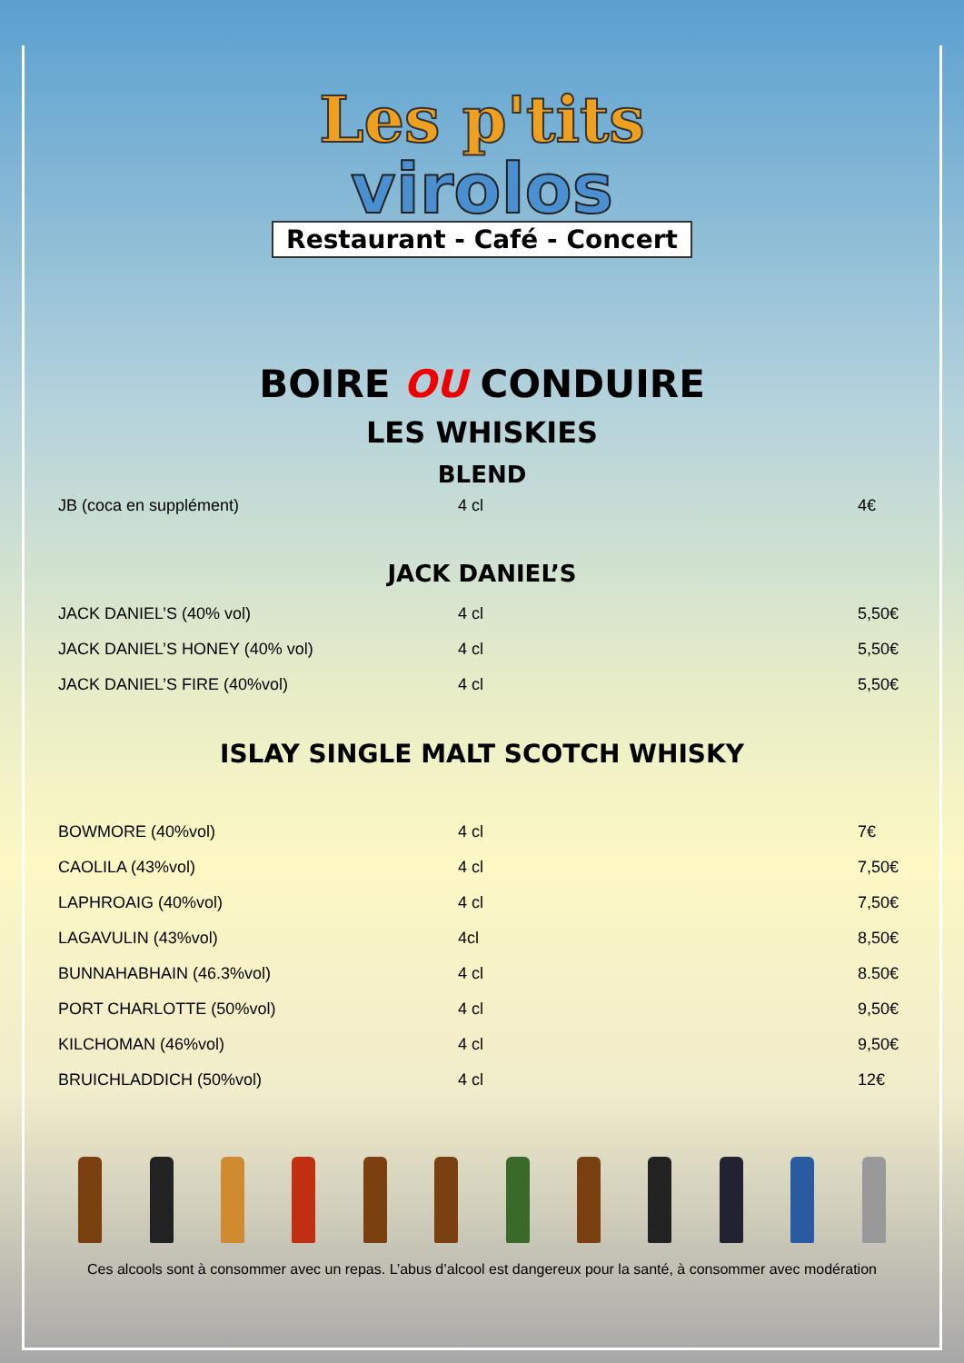Les p'tits
virolos
Restaurant - Café - Concert
BOIRE OU CONDUIRE
LES WHISKIES
BLEND
| JB (coca en supplément) | 4 cl | 4€ |
JACK DANIEL’S
| JACK DANIEL’S (40% vol) | 4 cl | 5,50€ |
| JACK DANIEL’S HONEY (40% vol) | 4 cl | 5,50€ |
| JACK DANIEL’S FIRE (40%vol) | 4 cl | 5,50€ |
ISLAY SINGLE MALT SCOTCH WHISKY
| BOWMORE (40%vol) | 4 cl | 7€ |
| CAOLILA (43%vol) | 4 cl | 7,50€ |
| LAPHROAIG (40%vol) | 4 cl | 7,50€ |
| LAGAVULIN (43%vol) | 4cl | 8,50€ |
| BUNNAHABHAIN (46.3%vol) | 4 cl | 8.50€ |
| PORT CHARLOTTE (50%vol) | 4 cl | 9,50€ |
| KILCHOMAN (46%vol) | 4 cl | 9,50€ |
| BRUICHLADDICH (50%vol) | 4 cl | 12€ |
Ces alcools sont à consommer avec un repas. L’abus d’alcool est dangereux pour la santé, à consommer avec modération